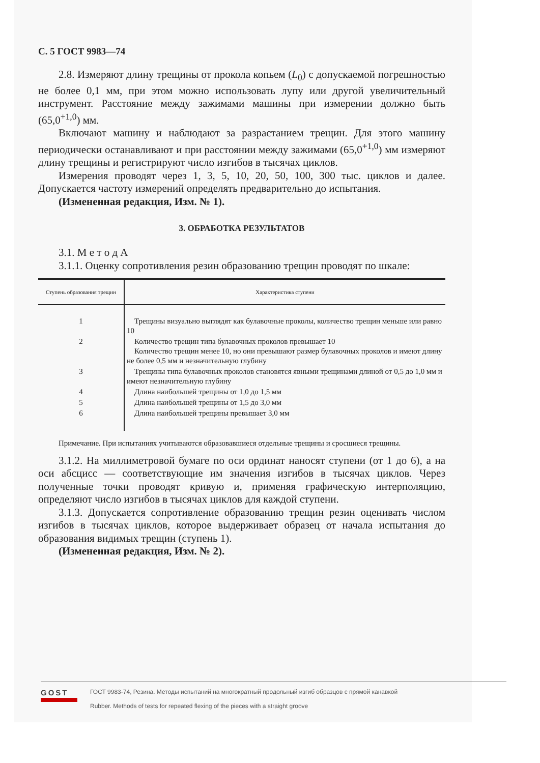С. 5 ГОСТ 9983—74
2.8. Измеряют длину трещины от прокола копьем (L<sub>0</sub>) с допускаемой погрешностью не более 0,1 мм, при этом можно использовать лупу или другой увеличительный инструмент. Расстояние между зажимами машины при измерении должно быть (65,0<sup>+1,0</sup>) мм.
Включают машину и наблюдают за разрастанием трещин. Для этого машину периодически останавливают и при расстоянии между зажимами (65,0<sup>+1,0</sup>) мм измеряют длину трещины и регистрируют число изгибов в тысячах циклов.
Измерения проводят через 1, 3, 5, 10, 20, 50, 100, 300 тыс. циклов и далее. Допускается частоту измерений определять предварительно до испытания.
(Измененная редакция, Изм. № 1).
3. ОБРАБОТКА РЕЗУЛЬТАТОВ
3.1. М е т о д А
3.1.1. Оценку сопротивления резин образованию трещин проводят по шкале:
| Ступень образования трещин | Характеристика ступени |
| --- | --- |
| 1 | Трещины визуально выглядят как булавочные проколы, количество трещин меньше или равно 10 |
| 2 | Количество трещин типа булавочных проколов превышает 10 Количество трещин менее 10, но они превышают размер булавочных проколов и имеют длину не более 0,5 мм и незначительную глубину |
| 3 | Трещины типа булавочных проколов становятся явными трещинами длиной от 0,5 до 1,0 мм и имеют незначительную глубину |
| 4 | Длина наибольшей трещины от 1,0 до 1,5 мм |
| 5 | Длина наибольшей трещины от 1,5 до 3,0 мм |
| 6 | Длина наибольшей трещины превышает 3,0 мм |
Примечание. При испытаниях учитываются образовавшиеся отдельные трещины и сросшиеся трещины.
3.1.2. На миллиметровой бумаге по оси ординат наносят ступени (от 1 до 6), а на оси абсцисс — соответствующие им значения изгибов в тысячах циклов. Через полученные точки проводят кривую и, применяя графическую интерполяцию, определяют число изгибов в тысячах циклов для каждой ступени.
3.1.3. Допускается сопротивление образованию трещин резин оценивать числом изгибов в тысячах циклов, которое выдерживает образец от начала испытания до образования видимых трещин (ступень 1).
(Измененная редакция, Изм. № 2).
GOST
ГОСТ 9983-74, Резина. Методы испытаний на многократный продольный изгиб образцов с прямой канавкой
Rubber. Methods of tests for repeated flexing of the pieces with a straight groove